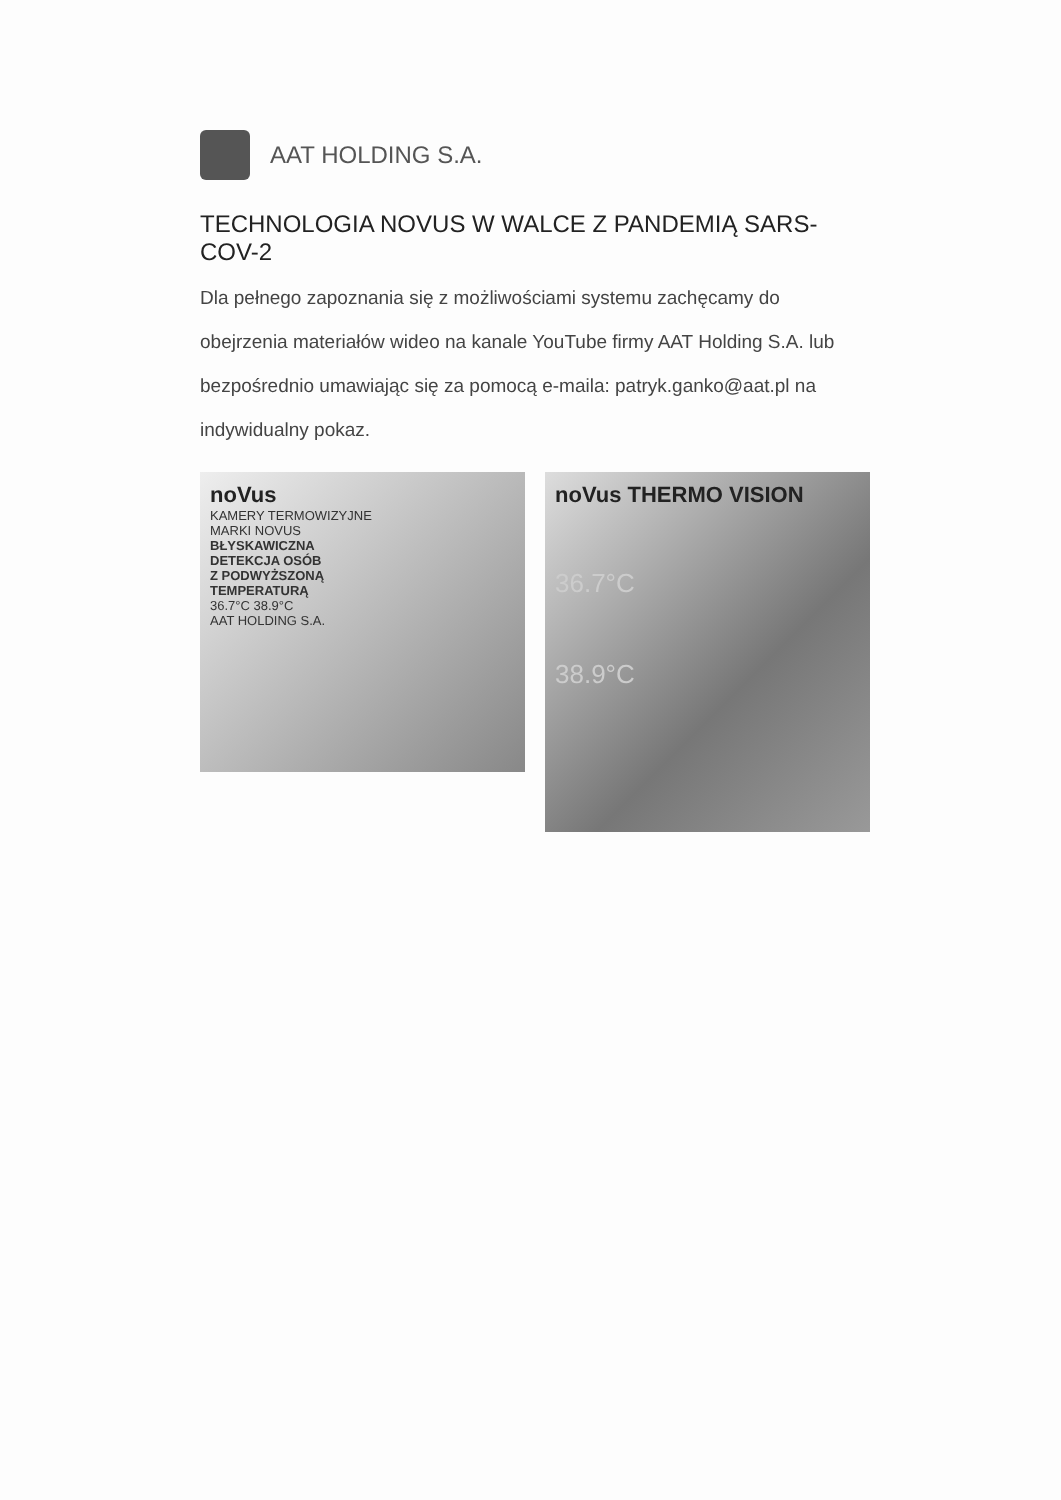AAT HOLDING S.A.
TECHNOLOGIA NOVUS W WALCE Z PANDEMIĄ SARS-COV-2
Dla pełnego zapoznania się z możliwościami systemu zachęcamy do obejrzenia materiałów wideo na kanale YouTube firmy AAT Holding S.A. lub bezpośrednio umawiając się za pomocą e-maila: patryk.ganko@aat.pl na indywidualny pokaz.
noVus
KAMERY TERMOWIZYJNE
MARKI NOVUS
BŁYSKAWICZNA
DETEKCJA OSÓB
Z PODWYŻSZONĄ
TEMPERATURĄ
36.7°C 38.9°C
AAT HOLDING S.A.
noVus THERMO VISION
36.7°C
38.9°C